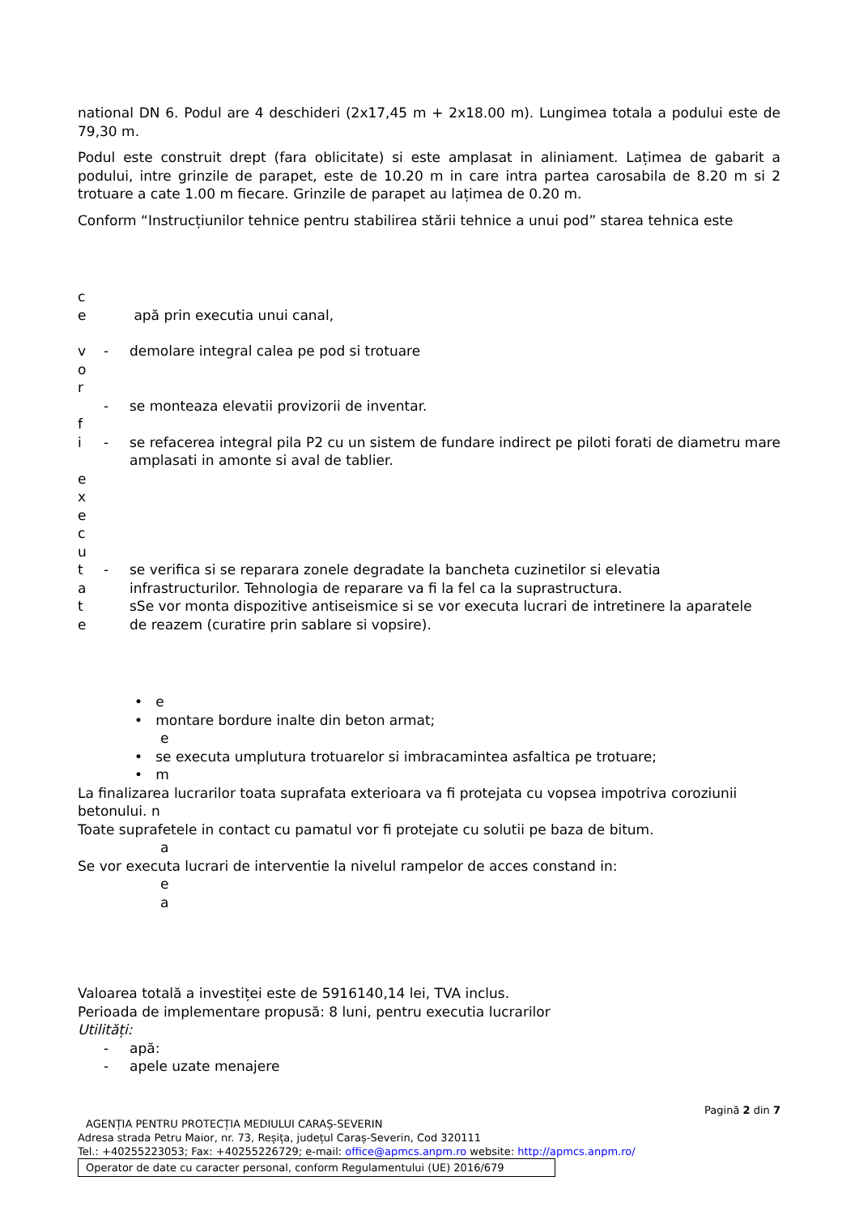national DN 6. Podul are 4 deschideri (2x17,45 m + 2x18.00 m). Lungimea totala a podului este de 79,30 m.
Podul este construit drept (fara oblicitate) si este amplasat in aliniament. Lațimea de gabarit a podului, intre grinzile de parapet, este de 10.20 m in care intra partea carosabila de 8.20 m si 2 trotuare a cate 1.00 m fiecare. Grinzile de parapet au lațimea de 0.20 m.
Conform “Instrucțiunilor tehnice pentru stabilirea stării tehnice a unui pod” starea tehnica este
c
e apă prin executia unui canal,
v - demolare integral calea pe pod si trotuare
o
r
- se monteaza elevatii provizorii de inventar.
f
i - se refacerea integral pila P2 cu un sistem de fundare indirect pe piloti forati de diametru mare amplasati in amonte si aval de tablier.
e
x
e
c
u
t - se verifica si se reparara zonele degradate la bancheta cuzinetilor si elevatia
a infrastructurilor. Tehnologia de reparare va fi la fel ca la suprastructura.
t sSe vor monta dispozitive antiseismice si se vor executa lucrari de intretinere la aparatele
e de reazem (curatire prin sablare si vopsire).
• e
• montare bordure inalte din beton armat;
e
• se executa umplutura trotuarelor si imbracamintea asfaltica pe trotuare;
• m
La finalizarea lucrarilor toata suprafata exterioara va fi protejata cu vopsea impotriva coroziunii betonului. n
Toate suprafetele in contact cu pamatul vor fi protejate cu solutii pe baza de bitum.
a
Se vor executa lucrari de interventie la nivelul rampelor de acces constand in:
e
a
Valoarea totală a investiței este de 5916140,14 lei, TVA inclus.
Perioada de implementare propusă: 8 luni, pentru executia lucrarilor
Utilități:
- apă:
- apele uzate menajere
Pagină 2 din 7
AGENȚIA PENTRU PROTECȚIA MEDIULUI CARAȘ-SEVERIN
Adresa strada Petru Maior, nr. 73, Reșița, județul Caraș-Severin, Cod 320111
Tel.: +40255223053; Fax: +40255226729; e-mail: office@apmcs.anpm.ro website: http://apmcs.anpm.ro/
Operator de date cu caracter personal, conform Regulamentului (UE) 2016/679